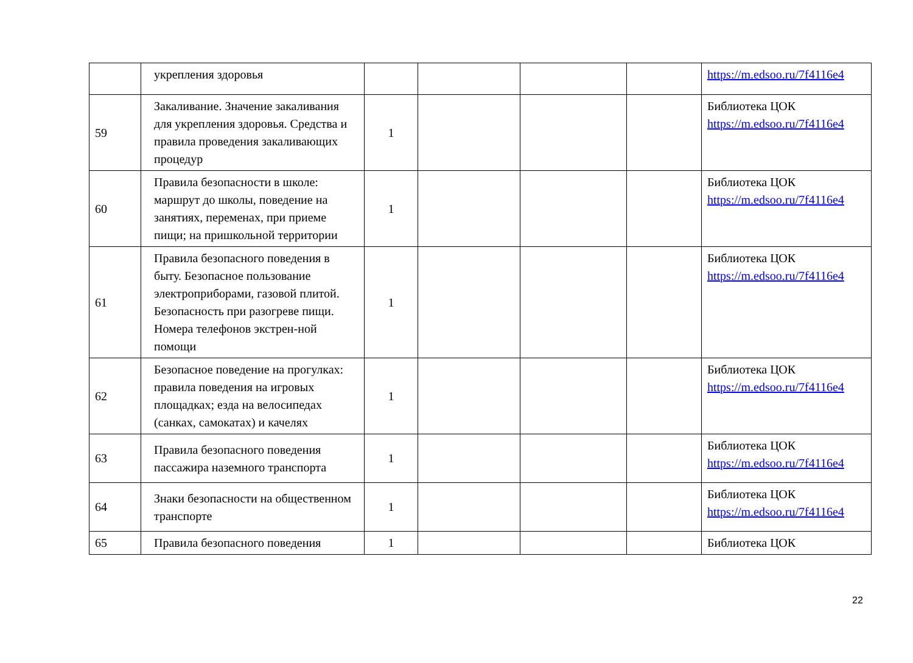| | укрепления здоровья | | | | | https://m.edsoo.ru/7f4116e4 |
| 59 | Закаливание. Значение закаливания для укрепления здоровья. Средства и правила проведения закаливающих процедур | 1 | | | | Библиотека ЦОК https://m.edsoo.ru/7f4116e4 |
| 60 | Правила безопасности в школе: маршрут до школы, поведение на занятиях, переменах, при приеме пищи; на пришкольной территории | 1 | | | | Библиотека ЦОК https://m.edsoo.ru/7f4116e4 |
| 61 | Правила безопасного поведения в быту. Безопасное пользование электроприборами, газовой плитой. Безопасность при разогреве пищи. Номера телефонов экстрен-ной помощи | 1 | | | | Библиотека ЦОК https://m.edsoo.ru/7f4116e4 |
| 62 | Безопасное поведение на прогулках: правила поведения на игровых площадках; езда на велосипедах (санках, самокатах) и качелях | 1 | | | | Библиотека ЦОК https://m.edsoo.ru/7f4116e4 |
| 63 | Правила безопасного поведения пассажира наземного транспорта | 1 | | | | Библиотека ЦОК https://m.edsoo.ru/7f4116e4 |
| 64 | Знаки безопасности на общественном транспорте | 1 | | | | Библиотека ЦОК https://m.edsoo.ru/7f4116e4 |
| 65 | Правила безопасного поведения | 1 | | | | Библиотека ЦОК |
22